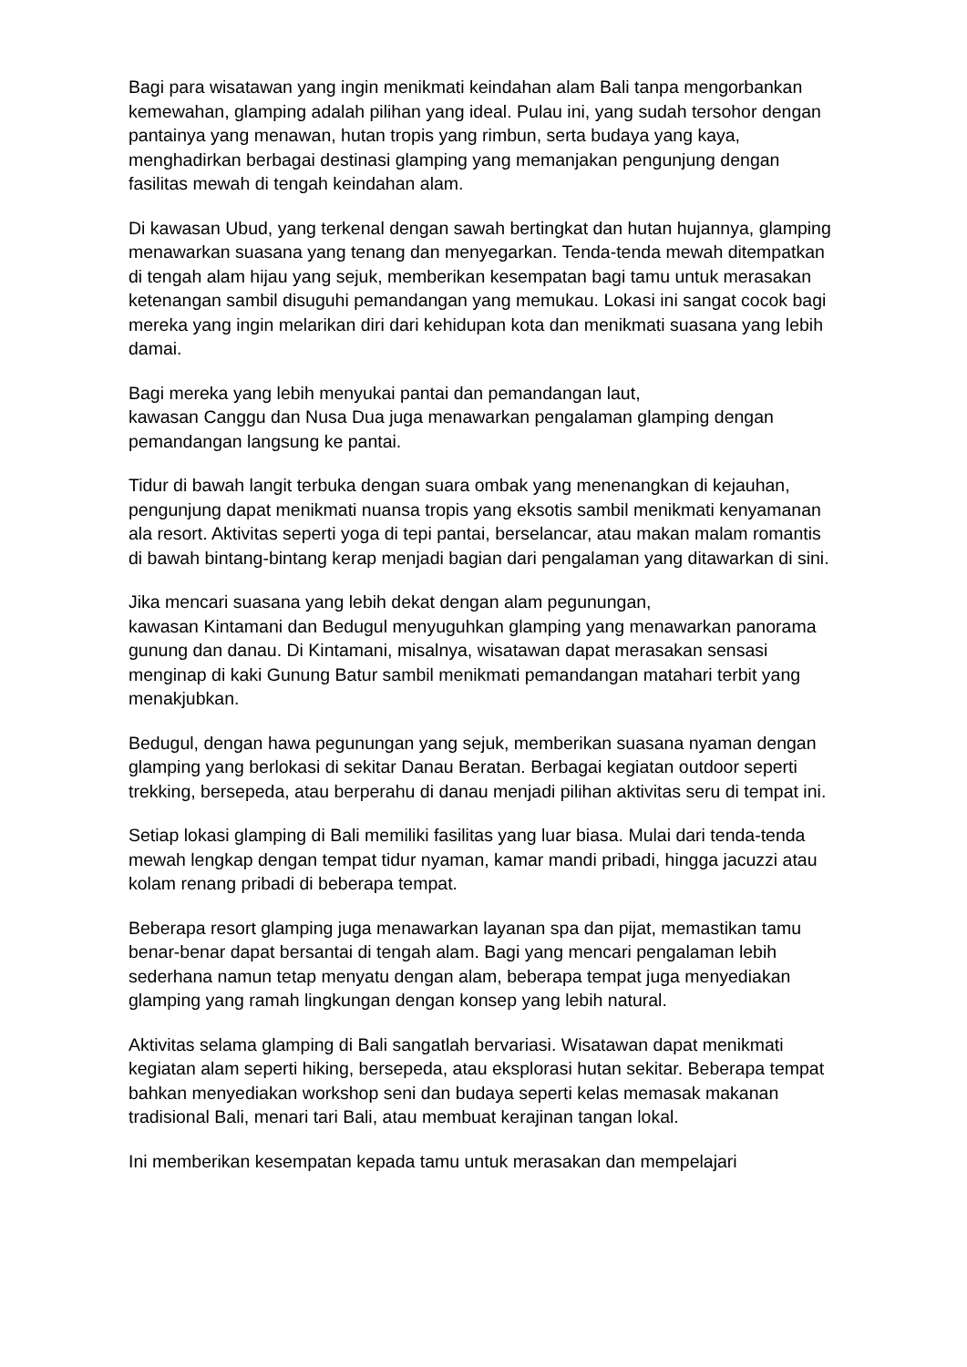Bagi para wisatawan yang ingin menikmati keindahan alam Bali tanpa mengorbankan kemewahan, glamping adalah pilihan yang ideal. Pulau ini, yang sudah tersohor dengan pantainya yang menawan, hutan tropis yang rimbun, serta budaya yang kaya, menghadirkan berbagai destinasi glamping yang memanjakan pengunjung dengan fasilitas mewah di tengah keindahan alam.
Di kawasan Ubud, yang terkenal dengan sawah bertingkat dan hutan hujannya, glamping menawarkan suasana yang tenang dan menyegarkan. Tenda-tenda mewah ditempatkan di tengah alam hijau yang sejuk, memberikan kesempatan bagi tamu untuk merasakan ketenangan sambil disuguhi pemandangan yang memukau. Lokasi ini sangat cocok bagi mereka yang ingin melarikan diri dari kehidupan kota dan menikmati suasana yang lebih damai.
Bagi mereka yang lebih menyukai pantai dan pemandangan laut,
kawasan Canggu dan Nusa Dua juga menawarkan pengalaman glamping dengan pemandangan langsung ke pantai.
Tidur di bawah langit terbuka dengan suara ombak yang menenangkan di kejauhan, pengunjung dapat menikmati nuansa tropis yang eksotis sambil menikmati kenyamanan ala resort. Aktivitas seperti yoga di tepi pantai, berselancar, atau makan malam romantis di bawah bintang-bintang kerap menjadi bagian dari pengalaman yang ditawarkan di sini.
Jika mencari suasana yang lebih dekat dengan alam pegunungan,
kawasan Kintamani dan Bedugul menyuguhkan glamping yang menawarkan panorama gunung dan danau. Di Kintamani, misalnya, wisatawan dapat merasakan sensasi menginap di kaki Gunung Batur sambil menikmati pemandangan matahari terbit yang menakjubkan.
Bedugul, dengan hawa pegunungan yang sejuk, memberikan suasana nyaman dengan glamping yang berlokasi di sekitar Danau Beratan. Berbagai kegiatan outdoor seperti trekking, bersepeda, atau berperahu di danau menjadi pilihan aktivitas seru di tempat ini.
Setiap lokasi glamping di Bali memiliki fasilitas yang luar biasa. Mulai dari tenda-tenda mewah lengkap dengan tempat tidur nyaman, kamar mandi pribadi, hingga jacuzzi atau kolam renang pribadi di beberapa tempat.
Beberapa resort glamping juga menawarkan layanan spa dan pijat, memastikan tamu benar-benar dapat bersantai di tengah alam. Bagi yang mencari pengalaman lebih sederhana namun tetap menyatu dengan alam, beberapa tempat juga menyediakan glamping yang ramah lingkungan dengan konsep yang lebih natural.
Aktivitas selama glamping di Bali sangatlah bervariasi. Wisatawan dapat menikmati kegiatan alam seperti hiking, bersepeda, atau eksplorasi hutan sekitar. Beberapa tempat bahkan menyediakan workshop seni dan budaya seperti kelas memasak makanan tradisional Bali, menari tari Bali, atau membuat kerajinan tangan lokal.
Ini memberikan kesempatan kepada tamu untuk merasakan dan mempelajari